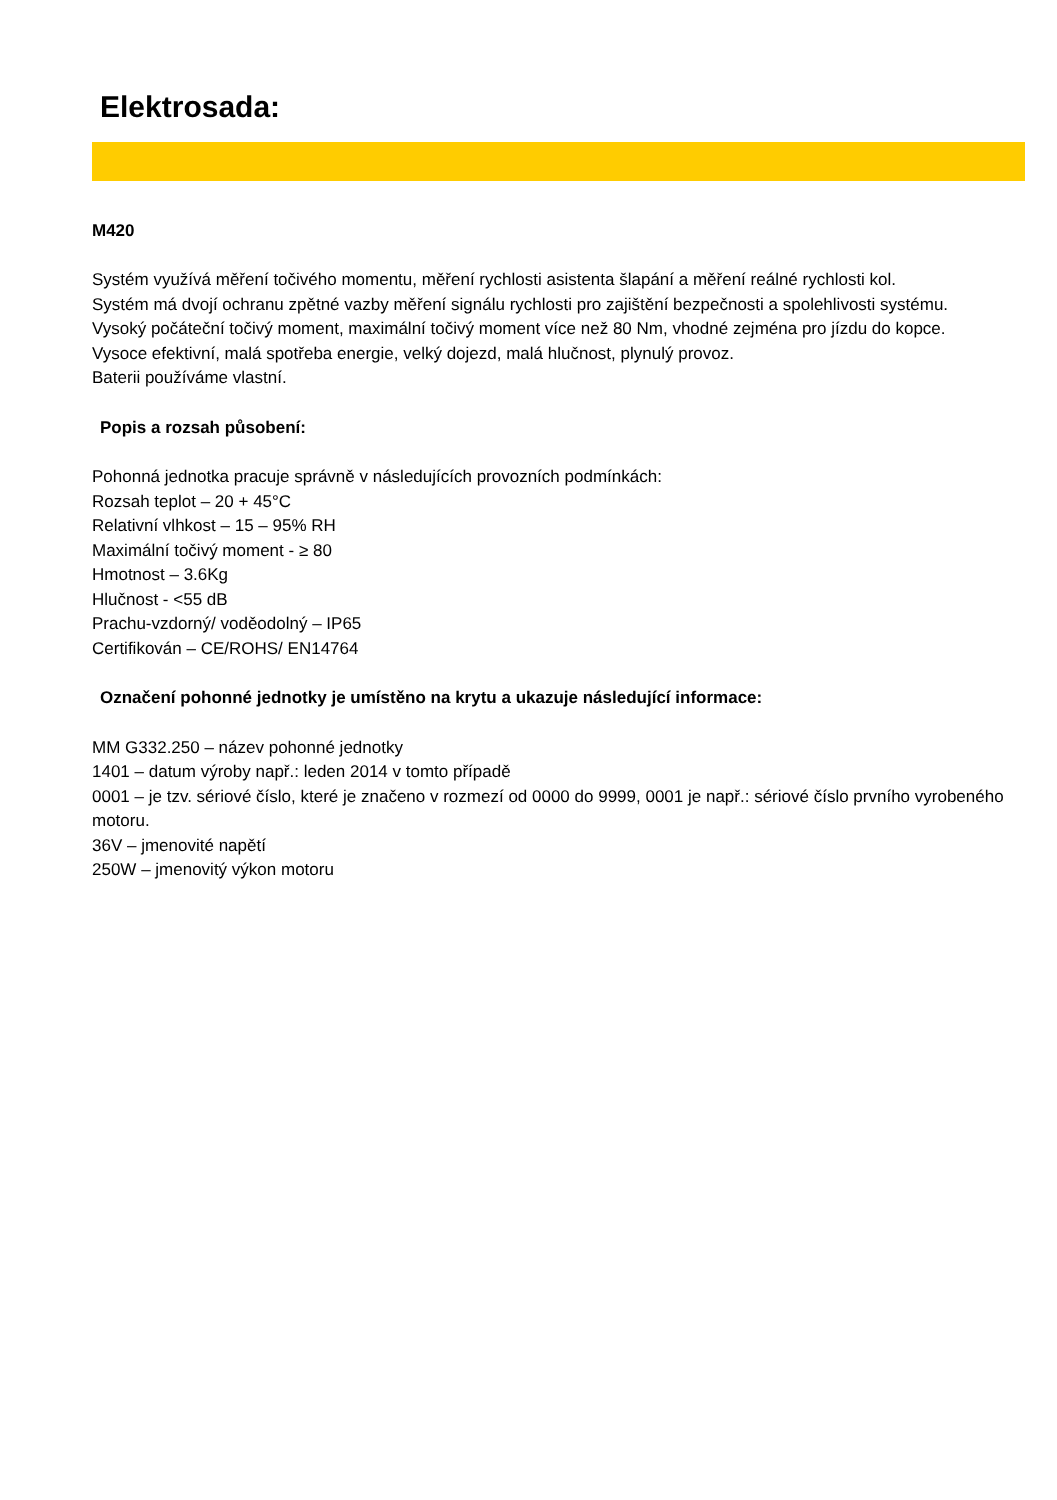Elektrosada:
M420
Systém využívá měření točivého momentu, měření rychlosti asistenta šlapání a měření reálné rychlosti kol.
Systém má dvojí ochranu zpětné vazby měření signálu rychlosti pro zajištění bezpečnosti a spolehlivosti systému.
Vysoký počáteční točivý moment, maximální točivý moment více než 80 Nm, vhodné zejména pro jízdu do kopce.
Vysoce efektivní, malá spotřeba energie, velký dojezd, malá hlučnost, plynulý provoz.
Baterii používáme vlastní.
Popis a rozsah působení:
Pohonná jednotka pracuje správně v následujících provozních podmínkách:
Rozsah teplot – 20 + 45°C
Relativní vlhkost – 15 – 95% RH
Maximální točivý moment - ≥ 80
Hmotnost – 3.6Kg
Hlučnost - <55 dB
Prachu-vzdorný/ voděodolný – IP65
Certifikován – CE/ROHS/ EN14764
Označení pohonné jednotky je umístěno na krytu a ukazuje následující informace:
MM G332.250 – název pohonné jednotky
1401 – datum výroby např.: leden 2014 v tomto případě
0001 – je tzv. sériové číslo, které je značeno v rozmezí od 0000 do 9999, 0001 je např.: sériové číslo prvního vyrobeného motoru.
36V – jmenovité napětí
250W – jmenovitý výkon motoru